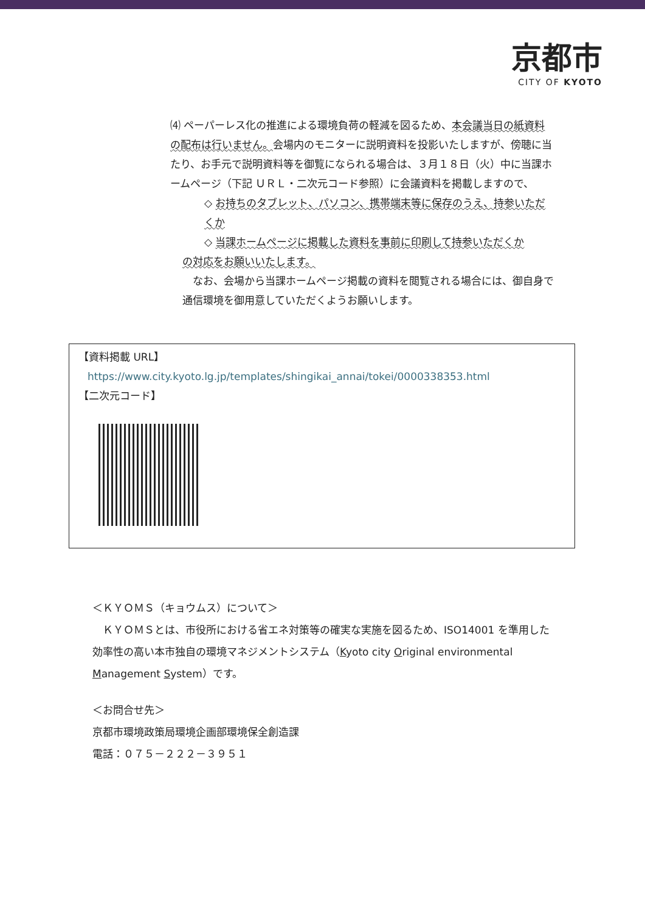京都市
CITY OF KYOTO
⑷ ペーパーレス化の推進による環境負荷の軽減を図るため、本会議当日の紙資料の配布は行いません。会場内のモニターに説明資料を投影いたしますが、傍聴に当たり、お手元で説明資料等を御覧になられる場合は、３月１８日（火）中に当課ホームページ（下記 ＵＲＬ・二次元コード参照）に会議資料を掲載しますので、
◇ お持ちのタブレット、パソコン、携帯端末等に保存のうえ、持参いただくか
◇ 当課ホームページに掲載した資料を事前に印刷して持参いただくか
の対応をお願いいたします。
　なお、会場から当課ホームページ掲載の資料を閲覧される場合には、御自身で通信環境を御用意していただくようお願いします。
【資料掲載 URL】
https://www.city.kyoto.lg.jp/templates/shingikai_annai/tokei/0000338353.html
【二次元コード】
＜ＫＹＯＭＳ（キョウムス）について＞
　ＫＹＯＭＳとは、市役所における省エネ対策等の確実な実施を図るため、ISO14001 を準用した効率性の高い本市独自の環境マネジメントシステム（Kyoto city Original environmental Management System）です。
＜お問合せ先＞
京都市環境政策局環境企画部環境保全創造課
電話：０７５－２２２－３９５１